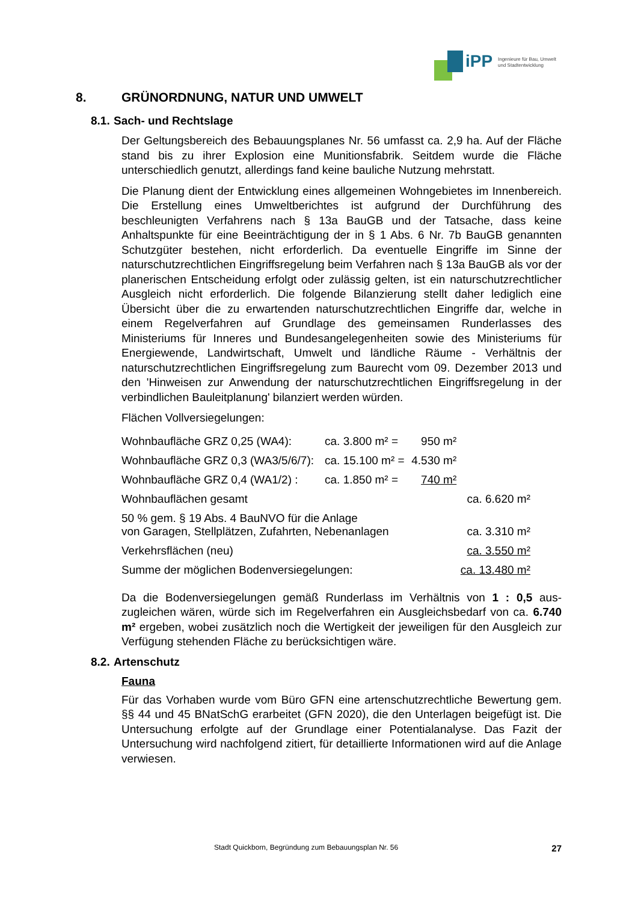iPP
Ingenieure für Bau, Umwelt
und Stadtentwicklung
8. GRÜNORDNUNG, NATUR UND UMWELT
8.1. Sach- und Rechtslage
Der Geltungsbereich des Bebauungsplanes Nr. 56 umfasst ca. 2,9 ha. Auf der Fläche stand bis zu ihrer Explosion eine Munitionsfabrik. Seitdem wurde die Fläche unterschiedlich genutzt, allerdings fand keine bauliche Nutzung mehr­statt.
Die Planung dient der Entwicklung eines allgemeinen Wohngebietes im Innen­bereich. Die Erstellung eines Umweltberichtes ist aufgrund der Durchführung des beschleunigten Verfahrens nach § 13a BauGB und der Tatsache, dass keine Anhaltspunkte für eine Beeinträchtigung der in § 1 Abs. 6 Nr. 7b BauGB genannten Schutzgüter bestehen, nicht erforderlich. Da eventuelle Eingriffe im Sinne der naturschutzrechtlichen Eingriffsregelung beim Verfahren nach § 13a BauGB als vor der planerischen Entscheidung erfolgt oder zulässig gelten, ist ein naturschutzrechtlicher Ausgleich nicht erforderlich. Die folgende Bilanzie­rung stellt daher lediglich eine Übersicht über die zu erwartenden naturschutz­rechtlichen Eingriffe dar, welche in einem Regelverfahren auf Grundlage des gemeinsamen Runderlasses des Ministeriums für Inneres und Bundesangele­genheiten sowie des Ministeriums für Energiewende, Landwirtschaft, Umwelt und ländliche Räume - Verhältnis der naturschutzrechtlichen Eingriffsregelung zum Baurecht vom 09. Dezember 2013 und den 'Hinweisen zur Anwendung der naturschutzrechtlichen Eingriffsregelung in der verbindlichen Bauleitpla­nung' bilanziert werden würden.
Flächen Vollversiegelungen:
| Wohnbaufläche GRZ 0,25 (WA4): | ca. 3.800 m² = | 950 m² | |
| Wohnbaufläche GRZ 0,3 (WA3/5/6/7): | ca. 15.100 m² = | 4.530 m² | |
| Wohnbaufläche GRZ 0,4 (WA1/2) : | ca. 1.850 m² = | 740 m² | |
| Wohnbauflächen gesamt | | | ca. 6.620 m² |
| 50 % gem. § 19 Abs. 4 BauNVO für die Anlage von Garagen, Stellplätzen, Zufahrten, Nebenanlagen | | | ca. 3.310 m² |
| Verkehrsflächen (neu) | | | ca. 3.550 m² |
| Summe der möglichen Bodenversiegelungen: | | | ca. 13.480 m² |
Da die Bodenversiegelungen gemäß Runderlass im Verhältnis von 1 : 0,5 aus­zugleichen wären, würde sich im Regelverfahren ein Ausgleichsbedarf von ca. 6.740 m² ergeben, wobei zusätzlich noch die Wertigkeit der jeweiligen für den Ausgleich zur Verfügung stehenden Fläche zu berücksichtigen wäre.
8.2. Artenschutz
Fauna
Für das Vorhaben wurde vom Büro GFN eine artenschutzrechtliche Bewer­tung gem. §§ 44 und 45 BNatSchG erarbeitet (GFN 2020), die den Unterlagen beigefügt ist. Die Untersuchung erfolgte auf der Grundlage einer Potentialana­lyse. Das Fazit der Untersuchung wird nachfolgend zitiert, für detaillierte Infor­mationen wird auf die Anlage verwiesen.
Stadt Quickborn, Begründung zum Bebauungsplan Nr. 56 27